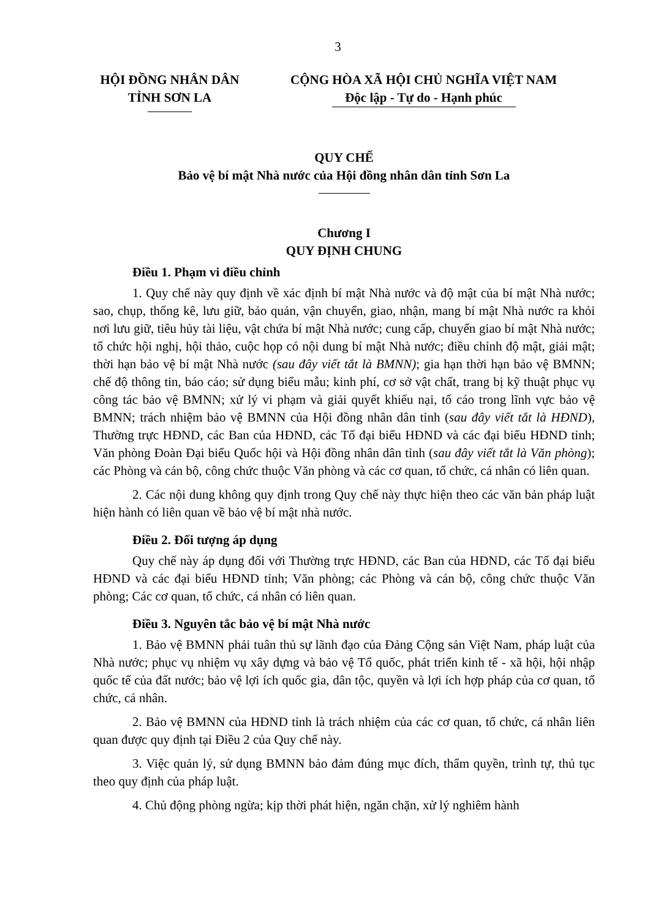3
HỘI ĐỒNG NHÂN DÂN
TỈNH SƠN LA
CỘNG HÒA XÃ HỘI CHỦ NGHĨA VIỆT NAM
Độc lập - Tự do - Hạnh phúc
QUY CHẾ
Bảo vệ bí mật Nhà nước của Hội đồng nhân dân tỉnh Sơn La
Chương I
QUY ĐỊNH CHUNG
Điều 1. Phạm vi điều chỉnh
1. Quy chế này quy định về xác định bí mật Nhà nước và độ mật của bí mật Nhà nước; sao, chụp, thống kê, lưu giữ, bảo quản, vận chuyển, giao, nhận, mang bí mật Nhà nước ra khỏi nơi lưu giữ, tiêu hủy tài liệu, vật chứa bí mật Nhà nước; cung cấp, chuyển giao bí mật Nhà nước; tổ chức hội nghị, hội thảo, cuộc họp có nội dung bí mật Nhà nước; điều chỉnh độ mật, giải mật; thời hạn bảo vệ bí mật Nhà nước (sau đây viết tắt là BMNN); gia hạn thời hạn bảo vệ BMNN; chế độ thông tin, báo cáo; sử dụng biểu mẫu; kinh phí, cơ sở vật chất, trang bị kỹ thuật phục vụ công tác bảo vệ BMNN; xử lý vi phạm và giải quyết khiếu nại, tố cáo trong lĩnh vực bảo vệ BMNN; trách nhiệm bảo vệ BMNN của Hội đồng nhân dân tỉnh (sau đây viết tắt là HĐND), Thường trực HĐND, các Ban của HĐND, các Tổ đại biểu HĐND và các đại biểu HĐND tỉnh; Văn phòng Đoàn Đại biểu Quốc hội và Hội đồng nhân dân tỉnh (sau đây viết tắt là Văn phòng); các Phòng và cán bộ, công chức thuộc Văn phòng và các cơ quan, tổ chức, cá nhân có liên quan.
2. Các nội dung không quy định trong Quy chế này thực hiện theo các văn bản pháp luật hiện hành có liên quan về bảo vệ bí mật nhà nước.
Điều 2. Đối tượng áp dụng
Quy chế này áp dụng đối với Thường trực HĐND, các Ban của HĐND, các Tổ đại biểu HĐND và các đại biểu HĐND tỉnh; Văn phòng; các Phòng và cán bộ, công chức thuộc Văn phòng; Các cơ quan, tổ chức, cá nhân có liên quan.
Điều 3. Nguyên tắc bảo vệ bí mật Nhà nước
1. Bảo vệ BMNN phải tuân thủ sự lãnh đạo của Đảng Cộng sản Việt Nam, pháp luật của Nhà nước; phục vụ nhiệm vụ xây dựng và bảo vệ Tổ quốc, phát triển kinh tế - xã hội, hội nhập quốc tế của đất nước; bảo vệ lợi ích quốc gia, dân tộc, quyền và lợi ích hợp pháp của cơ quan, tổ chức, cá nhân.
2. Bảo vệ BMNN của HĐND tỉnh là trách nhiệm của các cơ quan, tổ chức, cá nhân liên quan được quy định tại Điều 2 của Quy chế này.
3. Việc quản lý, sử dụng BMNN bảo đảm đúng mục đích, thẩm quyền, trình tự, thủ tục theo quy định của pháp luật.
4. Chủ động phòng ngừa; kịp thời phát hiện, ngăn chặn, xử lý nghiêm hành